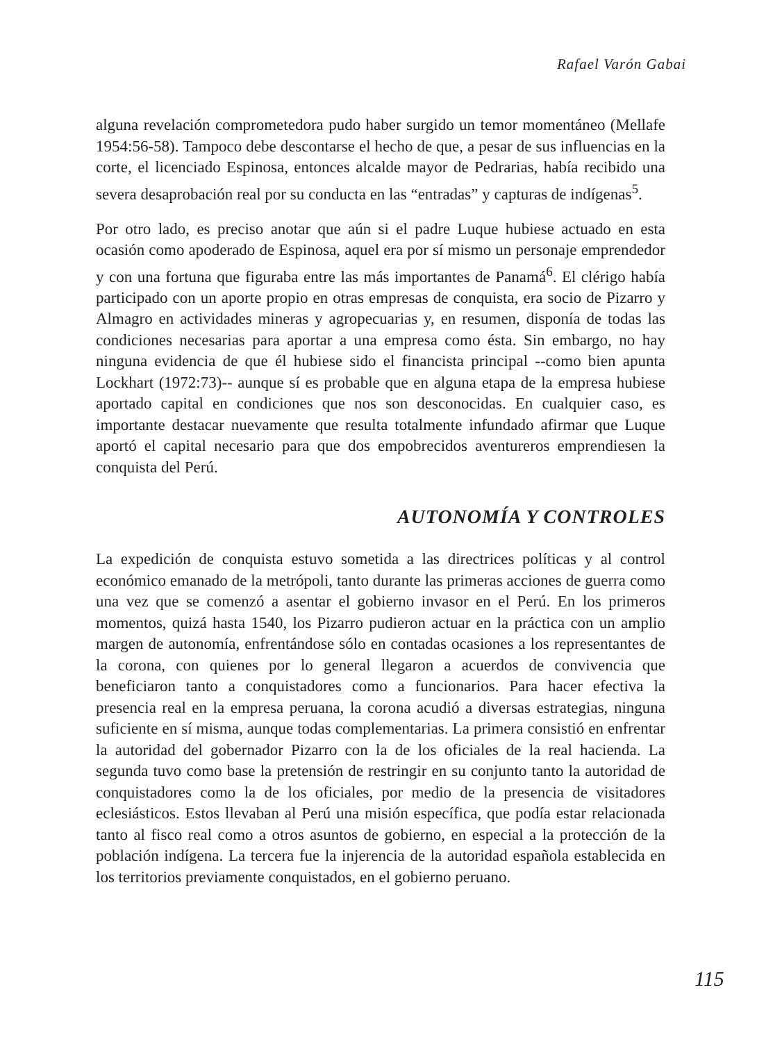Rafael Varón Gabai
alguna revelación comprometedora pudo haber surgido un temor momentáneo (Mellafe 1954:56-58). Tampoco debe descontarse el hecho de que, a pesar de sus influencias en la corte, el licenciado Espinosa, entonces alcalde mayor de Pedrarias, había recibido una severa desaprobación real por su conducta en las “entradas” y capturas de indígenas<sup>5</sup>.
Por otro lado, es preciso anotar que aún si el padre Luque hubiese actuado en esta ocasión como apoderado de Espinosa, aquel era por sí mismo un personaje emprendedor y con una fortuna que figuraba entre las más importantes de Panamá<sup>6</sup>. El clérigo había participado con un aporte propio en otras empresas de conquista, era socio de Pizarro y Almagro en actividades mineras y agropecuarias y, en resumen, disponía de todas las condiciones necesarias para aportar a una empresa como ésta. Sin embargo, no hay ninguna evidencia de que él hubiese sido el financista principal --como bien apunta Lockhart (1972:73)-- aunque sí es probable que en alguna etapa de la empresa hubiese aportado capital en condiciones que nos son desconocidas. En cualquier caso, es importante destacar nuevamente que resulta totalmente infundado afirmar que Luque aportó el capital necesario para que dos empobrecidos aventureros emprendiesen la conquista del Perú.
AUTONOMÍA Y CONTROLES
La expedición de conquista estuvo sometida a las directrices políticas y al control económico emanado de la metrópoli, tanto durante las primeras acciones de guerra como una vez que se comenzó a asentar el gobierno invasor en el Perú. En los primeros momentos, quizá hasta 1540, los Pizarro pudieron actuar en la práctica con un amplio margen de autonomía, enfrentándose sólo en contadas ocasiones a los representantes de la corona, con quienes por lo general llegaron a acuerdos de convivencia que beneficiaron tanto a conquistadores como a funcionarios. Para hacer efectiva la presencia real en la empresa peruana, la corona acudió a diversas estrategias, ninguna suficiente en sí misma, aunque todas complementarias. La primera consistió en enfrentar la autoridad del gobernador Pizarro con la de los oficiales de la real hacienda. La segunda tuvo como base la pretensión de restringir en su conjunto tanto la autoridad de conquistadores como la de los oficiales, por medio de la presencia de visitadores eclesiásticos. Estos llevaban al Perú una misión específica, que podía estar relacionada tanto al fisco real como a otros asuntos de gobierno, en especial a la protección de la población indígena. La tercera fue la injerencia de la autoridad española establecida en los territorios previamente conquistados, en el gobierno peruano.
115